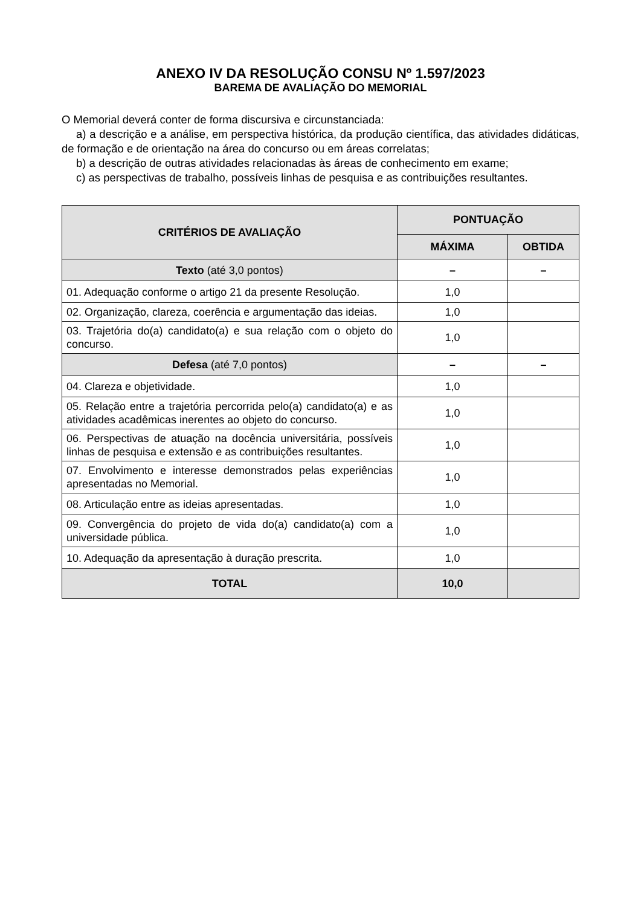ANEXO IV DA RESOLUÇÃO CONSU Nº 1.597/2023
BAREMA DE AVALIAÇÃO DO MEMORIAL
O Memorial deverá conter de forma discursiva e circunstanciada:
a) a descrição e a análise, em perspectiva histórica, da produção científica, das atividades didáticas, de formação e de orientação na área do concurso ou em áreas correlatas;
b) a descrição de outras atividades relacionadas às áreas de conhecimento em exame;
c) as perspectivas de trabalho, possíveis linhas de pesquisa e as contribuições resultantes.
| CRITÉRIOS DE AVALIAÇÃO | PONTUAÇÃO | |
| --- | --- | --- |
| | MÁXIMA | OBTIDA |
| Texto (até 3,0 pontos) | – | – |
| 01. Adequação conforme o artigo 21 da presente Resolução. | 1,0 | |
| 02. Organização, clareza, coerência e argumentação das ideias. | 1,0 | |
| 03. Trajetória do(a) candidato(a) e sua relação com o objeto do concurso. | 1,0 | |
| Defesa (até 7,0 pontos) | – | – |
| 04. Clareza e objetividade. | 1,0 | |
| 05. Relação entre a trajetória percorrida pelo(a) candidato(a) e as atividades acadêmicas inerentes ao objeto do concurso. | 1,0 | |
| 06. Perspectivas de atuação na docência universitária, possíveis linhas de pesquisa e extensão e as contribuições resultantes. | 1,0 | |
| 07. Envolvimento e interesse demonstrados pelas experiências apresentadas no Memorial. | 1,0 | |
| 08. Articulação entre as ideias apresentadas. | 1,0 | |
| 09. Convergência do projeto de vida do(a) candidato(a) com a universidade pública. | 1,0 | |
| 10. Adequação da apresentação à duração prescrita. | 1,0 | |
| TOTAL | 10,0 | |